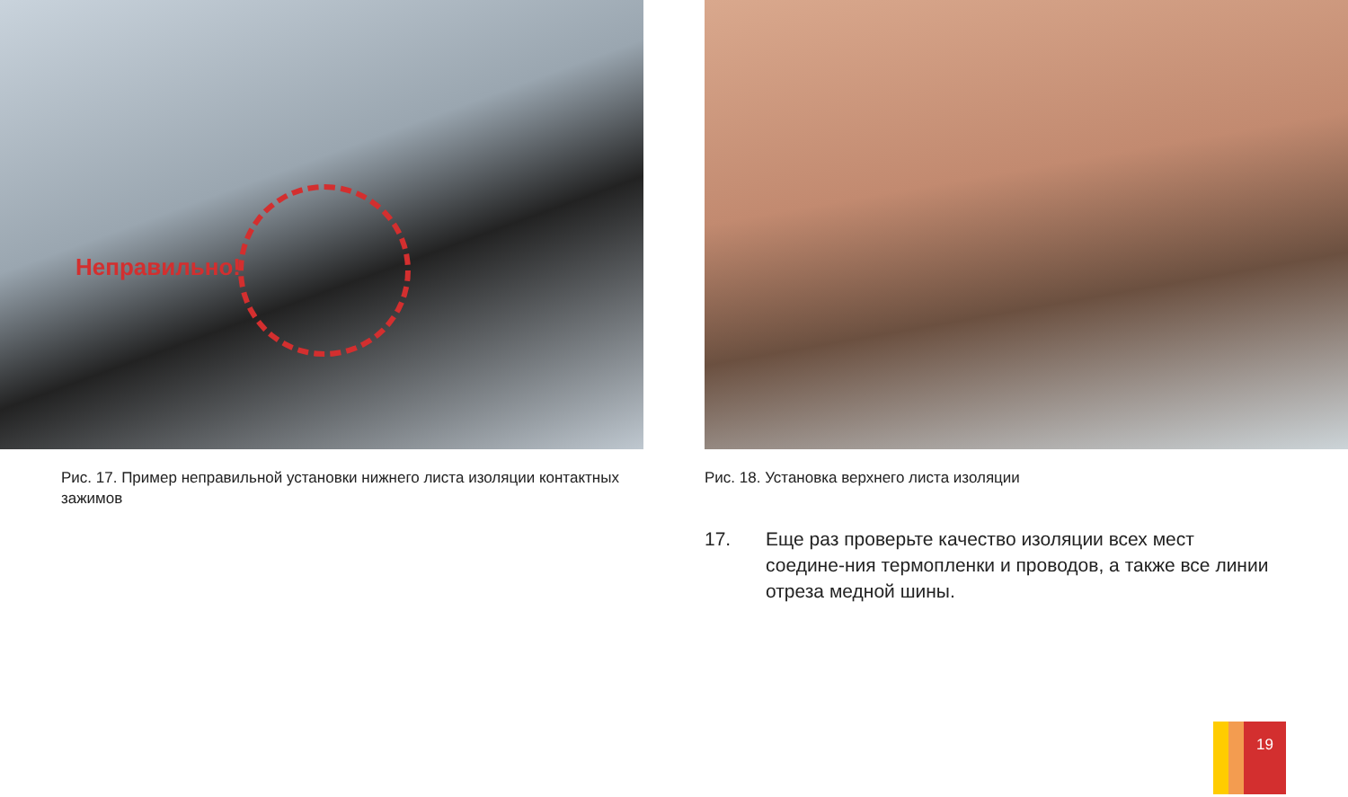Неправильно!
Рис. 17. Пример неправильной установки нижнего листа изоляции контактных зажимов
Рис. 18. Установка верхнего листа изоляции
17. Еще раз проверьте качество изоляции всех мест соедине-ния термопленки и проводов, а также все линии отреза медной шины.
19